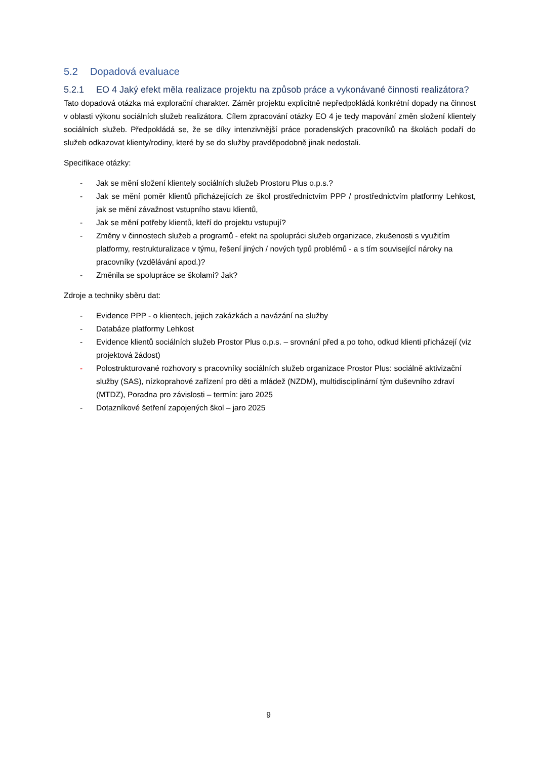5.2 Dopadová evaluace
5.2.1 EO 4 Jaký efekt měla realizace projektu na způsob práce a vykonávané činnosti realizátora?
Tato dopadová otázka má explorační charakter. Záměr projektu explicitně nepředpokládá konkrétní dopady na činnost v oblasti výkonu sociálních služeb realizátora. Cílem zpracování otázky EO 4 je tedy mapování změn složení klientely sociálních služeb. Předpokládá se, že se díky intenzivnější práce poradenských pracovníků na školách podaří do služeb odkazovat klienty/rodiny, které by se do služby pravděpodobně jinak nedostali.
Specifikace otázky:
- Jak se mění složení klientely sociálních služeb Prostoru Plus o.p.s.?
- Jak se mění poměr klientů přicházejících ze škol prostřednictvím PPP / prostřednictvím platformy Lehkost, jak se mění závažnost vstupního stavu klientů,
- Jak se mění potřeby klientů, kteří do projektu vstupují?
- Změny v činnostech služeb a programů - efekt na spolupráci služeb organizace, zkušenosti s využitím platformy, restrukturalizace v týmu, řešení jiných / nových typů problémů - a s tím související nároky na pracovníky (vzdělávání apod.)?
- Změnila se spolupráce se školami? Jak?
Zdroje a techniky sběru dat:
- Evidence PPP - o klientech, jejich zakázkách a navázání na služby
- Databáze platformy Lehkost
- Evidence klientů sociálních služeb Prostor Plus o.p.s. – srovnání před a po toho, odkud klienti přicházejí (viz projektová žádost)
- Polostrukturované rozhovory s pracovníky sociálních služeb organizace Prostor Plus: sociálně aktivizační služby (SAS), nízkoprahové zařízení pro děti a mládež (NZDM), multidisciplinární tým duševního zdraví (MTDZ), Poradna pro závislosti – termín: jaro 2025
- Dotazníkové šetření zapojených škol – jaro 2025
9